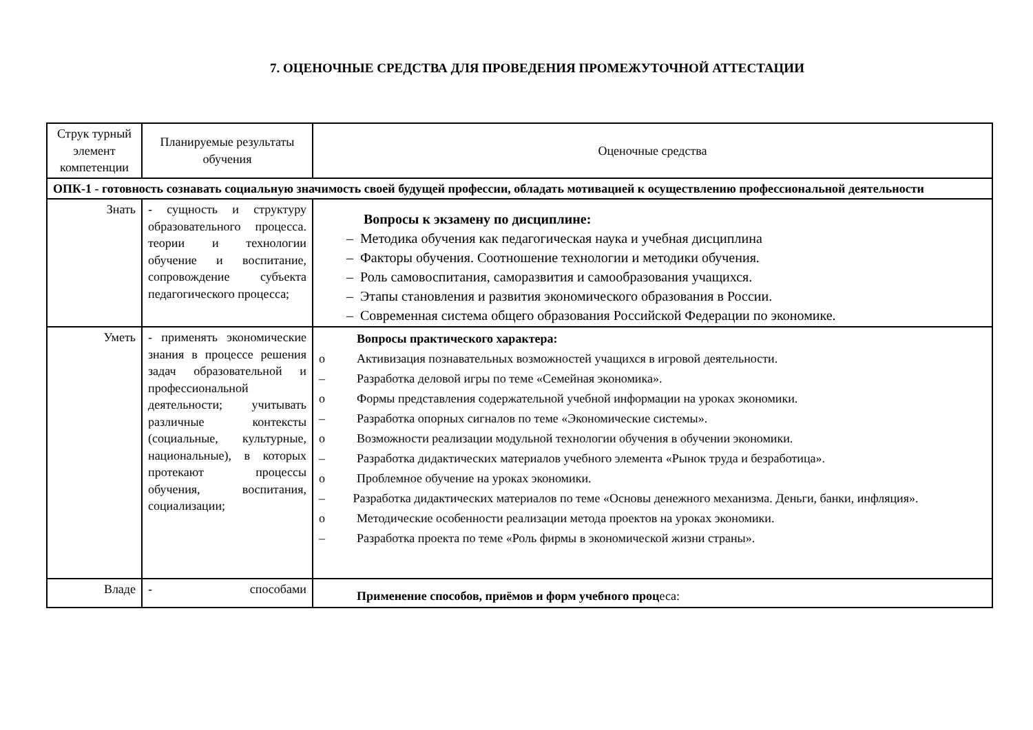7. ОЦЕНОЧНЫЕ СРЕДСТВА ДЛЯ ПРОВЕДЕНИЯ ПРОМЕЖУТОЧНОЙ АТТЕСТАЦИИ
| Струк турный элемент компетенции | Планируемые результаты обучения | Оценочные средства |
| ОПК-1 - готовность сознавать социальную значимость своей будущей профессии, обладать мотивацией к осуществлению профессиональной деятельности | | |
| Знать | - сущность и структуру образовательного процесса. теории и технологии обучение и воспитание, сопровождение субъекта педагогического процесса; | Вопросы к экзамену по дисциплине: – Методика обучения как педагогическая наука и учебная дисциплина – Факторы обучения. Соотношение технологии и методики обучения. – Роль самовоспитания, саморазвития и самообразования учащихся. – Этапы становления и развития экономического образования в России. – Современная система общего образования Российской Федерации по экономике. |
| Уметь | - применять экономические знания в процессе решения задач образовательной и профессиональной деятельности; учитывать различные контексты (социальные, культурные, национальные), в которых протекают процессы обучения, воспитания, социализации; | Вопросы практического характера: o Активизация познавательных возможностей учащихся в игровой деятельности. – Разработка деловой игры по теме «Семейная экономика». o Формы представления содержательной учебной информации на уроках экономики. – Разработка опорных сигналов по теме «Экономические системы». o Возможности реализации модульной технологии обучения в обучении экономики. – Разработка дидактических материалов учебного элемента «Рынок труда и безработица». o Проблемное обучение на уроках экономики. – Разработка дидактических материалов по теме «Основы денежного механизма. Деньги, банки, инфляция». o Методические особенности реализации метода проектов на уроках экономики. – Разработка проекта по теме «Роль фирмы в экономической жизни страны». |
| Владе | - способами | Применение способов, приёмов и форм учебного проц еса: |